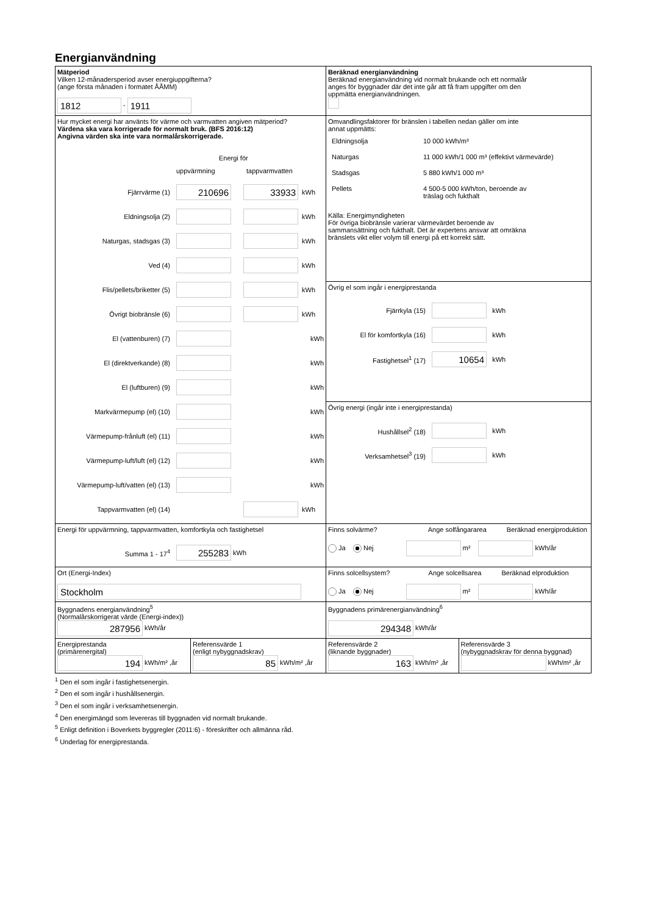Energianvändning
| Mätperiod Vilken 12-månadersperiod avser energiuppgifterna? (ange första månaden i formatet ÅÅMM) 1812 - 1911 | Beräknad energianvändning Beräknad energianvändning vid normalt brukande och ett normalår anges för byggnader där det inte går att få fram uppgifter om den uppmätta energianvändningen. |
| Hur mycket energi har använts för värme och varmvatten angiven mätperiod? Värdena ska vara korrigerade för normalt bruk. (BFS 2016:12) Angivna värden ska inte vara normalårskorrigerade. Energi för uppvärmning tappvarmvatten Fjärrvärme (1) 210696 33933 kWh Eldningsolja (2) kWh Naturgas, stadsgas (3) kWh Ved (4) kWh Flis/pellets/briketter (5) kWh Övrigt biobränsle (6) kWh El (vattenburen) (7) kWh El (direktverkande) (8) kWh El (luftburen) (9) kWh Markvärmepump (el) (10) kWh Värmepump-frånluft (el) (11) kWh Värmepump-luft/luft (el) (12) kWh Värmepump-luft/vatten (el) (13) kWh Tappvarmvatten (el) (14) kWh | Omvandlingsfaktorer för bränslen i tabellen nedan gäller om inte annat uppmätts: / Eldningsolja / 10 000 kWh/m³ / / Naturgas / 11 000 kWh/1 000 m³ (effektivt värmevärde) / / Stadsgas / 5 880 kWh/1 000 m³ / / Pellets / 4 500-5 000 kWh/ton, beroende av träslag och fukthalt / Källa: Energimyndigheten För övriga biobränsle varierar värmevärdet beroende av sammansättning och fukthalt. Det är expertens ansvar att omräkna bränslets vikt eller volym till energi på ett korrekt sätt. |
| | Övrig el som ingår i energiprestanda Fjärrkyla (15) kWh El för komfortkyla (16) kWh Fastighetsel<sup>1</sup> (17) 10654 kWh |
| | Övrig energi (ingår inte i energiprestanda) Hushållsel<sup>2</sup> (18) kWh Verksamhetsel<sup>3</sup> (19) kWh |
| Energi för uppvärmning, tappvarmvatten, komfortkyla och fastighetsel Summa 1 - 17<sup>4</sup> 255283 kWh | Finns solvärme? Ange solfångararea Beräknad energiproduktion Ja Nej m² kWh/år |
| Ort (Energi-Index) Stockholm | Finns solcellsystem? Ange solcellsarea Beräknad elproduktion Ja Nej m² kWh/år |
| Byggnadens energianvändning<sup>5</sup> (Normalårskorrigerat värde (Energi-index)) 287956 kWh/år | Byggnadens primärenergianvändning<sup>6</sup> 294348 kWh/år |
| / Energiprestanda (primärenergital) 194 kWh/m² ,år / Referensvärde 1 (enligt nybyggnadskrav) 85 kWh/m² ,år / | / Referensvärde 2 (liknande byggnader) 163 kWh/m² ,år / Referensvärde 3 (nybyggnadskrav för denna byggnad) kWh/m² ,år / |
<sup>1</sup> Den el som ingår i fastighetsenergin.
<sup>2</sup> Den el som ingår i hushållsenergin.
<sup>3</sup> Den el som ingår i verksamhetsenergin.
<sup>4</sup> Den energimängd som levereras till byggnaden vid normalt brukande.
<sup>5</sup> Enligt definition i Boverkets byggregler (2011:6) - föreskrifter och allmänna råd.
<sup>6</sup> Underlag för energiprestanda.